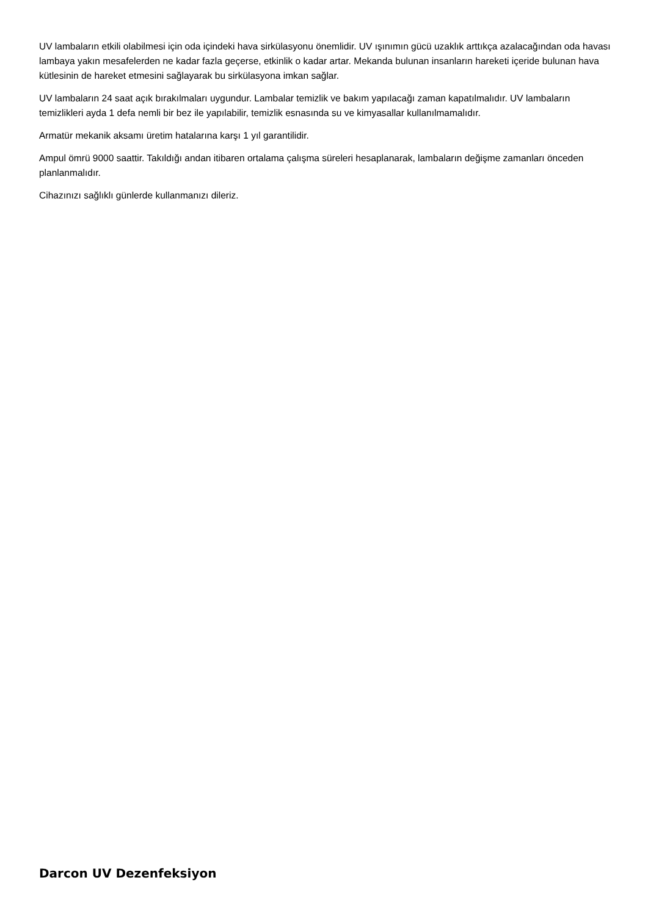UV lambaların etkili olabilmesi için oda içindeki hava sirkülasyonu önemlidir. UV ışınımın gücü uzaklık arttıkça azalacağından oda havası lambaya yakın mesafelerden ne kadar fazla geçerse, etkinlik o kadar artar. Mekanda bulunan insanların hareketi içeride bulunan hava kütlesinin de hareket etmesini sağlayarak bu sirkülasyona imkan sağlar.
UV lambaların 24 saat açık bırakılmaları uygundur. Lambalar temizlik ve bakım yapılacağı zaman kapatılmalıdır. UV lambaların temizlikleri ayda 1 defa nemli bir bez ile yapılabilir, temizlik esnasında su ve kimyasallar kullanılmamalıdır.
Armatür mekanik aksamı üretim hatalarına karşı 1 yıl garantilidir.
Ampul ömrü 9000 saattir. Takıldığı andan itibaren ortalama çalışma süreleri hesaplanarak, lambaların değişme zamanları önceden planlanmalıdır.
Cihazınızı sağlıklı günlerde kullanmanızı dileriz.
Darcon UV Dezenfeksiyon